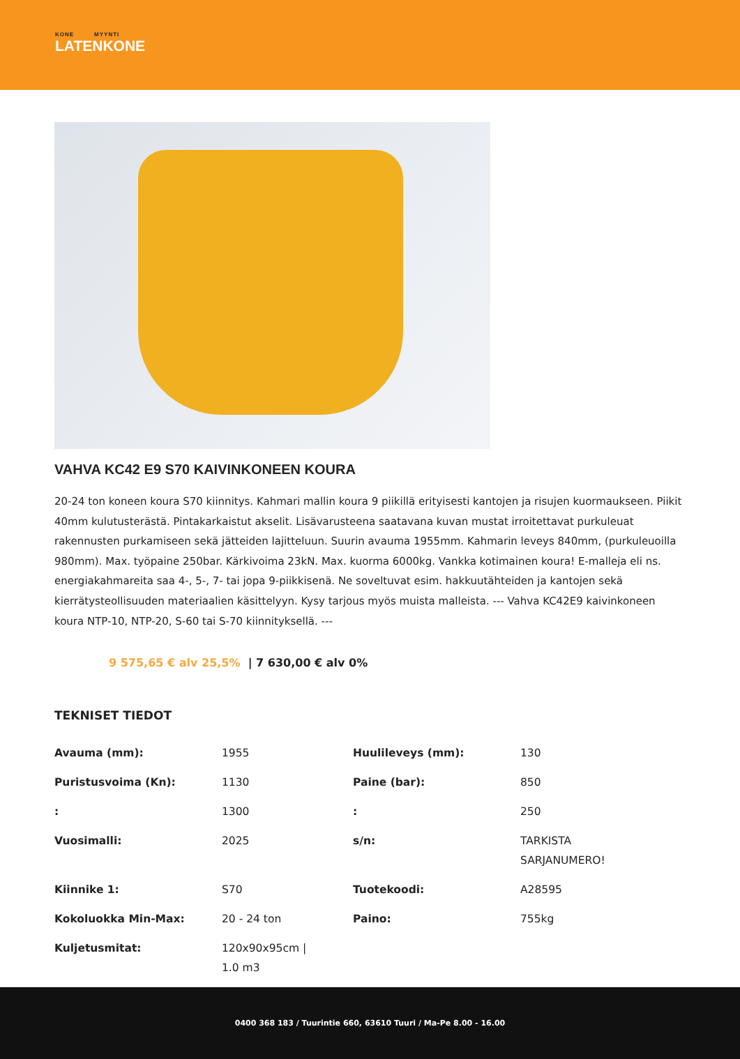KONE MYYNTI
LATENKONE
VAHVA KC42 E9 S70 KAIVINKONEEN KOURA
20-24 ton koneen koura S70 kiinnitys. Kahmari mallin koura 9 piikillä erityisesti kantojen ja risujen kuormaukseen. Piikit 40mm kulutusterästä. Pintakarkaistut akselit. Lisävarusteena saatavana kuvan mustat irroitettavat purkuleuat rakennusten purkamiseen sekä jätteiden lajitteluun. Suurin avauma 1955mm. Kahmarin leveys 840mm, (purkuleuoilla 980mm). Max. työpaine 250bar. Kärkivoima 23kN. Max. kuorma 6000kg. Vankka kotimainen koura! E-malleja eli ns. energiakahmareita saa 4-, 5-, 7- tai jopa 9-piikkisenä. Ne soveltuvat esim. hakkuutähteiden ja kantojen sekä kierrätysteollisuuden materiaalien käsittelyyn. Kysy tarjous myös muista malleista. --- Vahva KC42E9 kaivinkoneen koura NTP-10, NTP-20, S-60 tai S-70 kiinnityksellä. ---
9 575,65 € alv 25,5% | 7 630,00 € alv 0%
TEKNISET TIEDOT
| Avauma (mm): | 1955 | Huulileveys (mm): | 130 |
| Puristusvoima (Kn): | 1130 | Paine (bar): | 850 |
| : | 1300 | : | 250 |
| Vuosimalli: | 2025 | s/n: | TARKISTA SARJANUMERO! |
| Kiinnike 1: | S70 | Tuotekoodi: | A28595 |
| Kokoluokka Min-Max: | 20 - 24 ton | Paino: | 755kg |
| Kuljetusmitat: | 120x90x95cm / 1.0 m3 | | |
0400 368 183 / Tuurintie 660, 63610 Tuuri / Ma-Pe 8.00 - 16.00